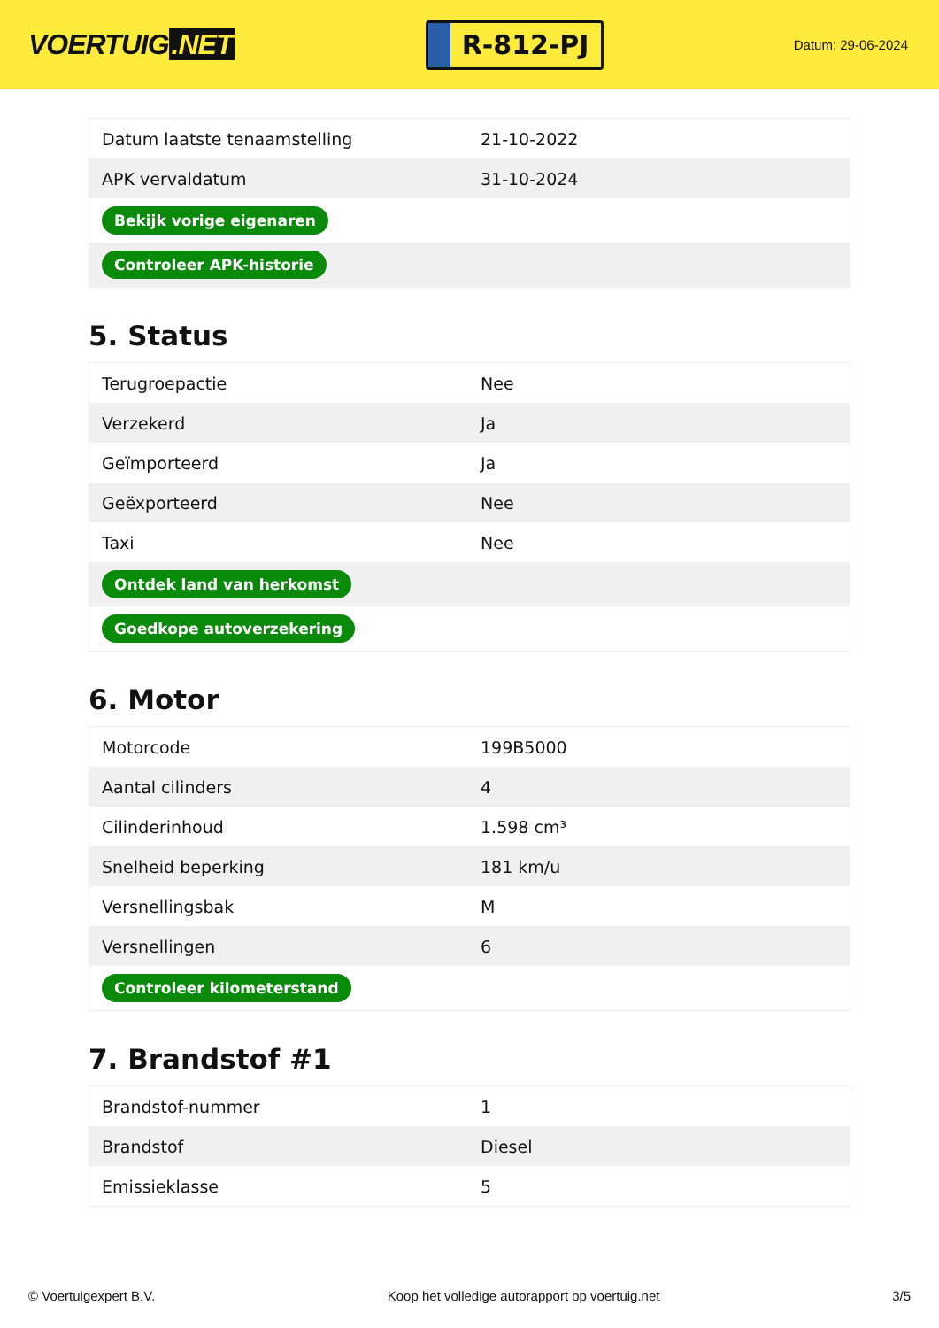VOERTUIG.NET
R-812-PJ
Datum: 29-06-2024
| Datum laatste tenaamstelling | 21-10-2022 |
| APK vervaldatum | 31-10-2024 |
| Bekijk vorige eigenaren | |
| Controleer APK-historie | |
5. Status
| Terugroepactie | Nee |
| Verzekerd | Ja |
| Geïmporteerd | Ja |
| Geëxporteerd | Nee |
| Taxi | Nee |
| Ontdek land van herkomst | |
| Goedkope autoverzekering | |
6. Motor
| Motorcode | 199B5000 |
| Aantal cilinders | 4 |
| Cilinderinhoud | 1.598 cm³ |
| Snelheid beperking | 181 km/u |
| Versnellingsbak | M |
| Versnellingen | 6 |
| Controleer kilometerstand | |
7. Brandstof #1
| Brandstof-nummer | 1 |
| Brandstof | Diesel |
| Emissieklasse | 5 |
© Voertuigexpert B.V. Koop het volledige autorapport op voertuig.net 3/5